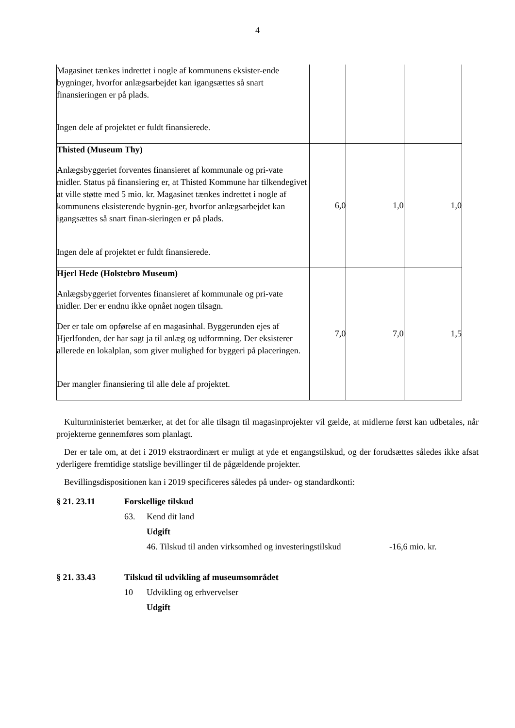4
| Magasinet tænkes indrettet i nogle af kommunens eksister-ende bygninger, hvorfor anlægsarbejdet kan igangsættes så snart finansieringen er på plads. Ingen dele af projektet er fuldt finansierede. | | | |
| Thisted (Museum Thy) Anlægsbyggeriet forventes finansieret af kommunale og pri-vate midler. Status på finansiering er, at Thisted Kommune har tilkendegivet at ville støtte med 5 mio. kr. Magasinet tænkes indrettet i nogle af kommunens eksisterende bygnin-ger, hvorfor anlægsarbejdet kan igangsættes så snart finan-sieringen er på plads. Ingen dele af projektet er fuldt finansierede. | 6,0 | 1,0 | 1,0 |
| Hjerl Hede (Holstebro Museum) Anlægsbyggeriet forventes finansieret af kommunale og pri-vate midler. Der er endnu ikke opnået nogen tilsagn. Der er tale om opførelse af en magasinhal. Byggerunden ejes af Hjerlfonden, der har sagt ja til anlæg og udformning. Der eksisterer allerede en lokalplan, som giver mulighed for byggeri på placeringen. Der mangler finansiering til alle dele af projektet. | 7,0 | 7,0 | 1,5 |
Kulturministeriet bemærker, at det for alle tilsagn til magasinprojekter vil gælde, at midlerne først kan udbetales, når projekterne gennemføres som planlagt.
Der er tale om, at det i 2019 ekstraordinært er muligt at yde et engangstilskud, og der forudsættes således ikke afsat yderligere fremtidige statslige bevillinger til de pågældende projekter.
Bevillingsdispositionen kan i 2019 specificeres således på under- og standardkonti:
§ 21. 23.11 Forskellige tilskud
63. Kend dit land
Udgift
46. Tilskud til anden virksomhed og investeringstilskud -16,6 mio. kr.
§ 21. 33.43 Tilskud til udvikling af museumsområdet
10 Udvikling og erhvervelser
Udgift